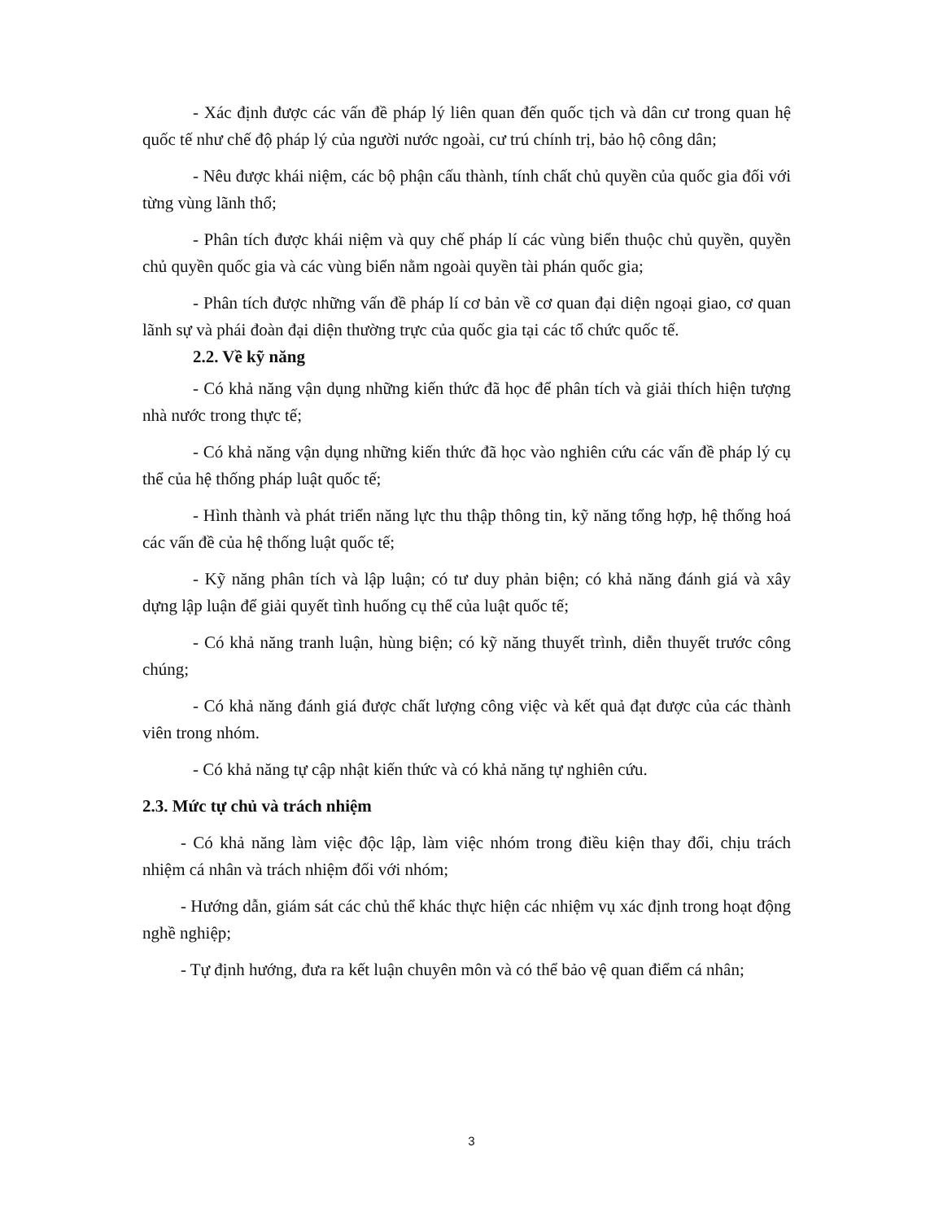- Xác định được các vấn đề pháp lý liên quan đến quốc tịch và dân cư trong quan hệ quốc tế như chế độ pháp lý của người nước ngoài, cư trú chính trị, bảo hộ công dân;
- Nêu được khái niệm, các bộ phận cấu thành, tính chất chủ quyền của quốc gia đối với từng vùng lãnh thổ;
- Phân tích được khái niệm và quy chế pháp lí các vùng biển thuộc chủ quyền, quyền chủ quyền quốc gia và các vùng biển nằm ngoài quyền tài phán quốc gia;
- Phân tích được những vấn đề pháp lí cơ bản về cơ quan đại diện ngoại giao, cơ quan lãnh sự và phái đoàn đại diện thường trực của quốc gia tại các tổ chức quốc tế.
2.2. Về kỹ năng
- Có khả năng vận dụng những kiến thức đã học để phân tích và giải thích hiện tượng nhà nước trong thực tế;
- Có khả năng vận dụng những kiến thức đã học vào nghiên cứu các vấn đề pháp lý cụ thể của hệ thống pháp luật quốc tế;
- Hình thành và phát triển năng lực thu thập thông tin, kỹ năng tổng hợp, hệ thống hoá các vấn đề của hệ thống luật quốc tế;
- Kỹ năng phân tích và lập luận; có tư duy phản biện; có khả năng đánh giá và xây dựng lập luận để giải quyết tình huống cụ thể của luật quốc tế;
- Có khả năng tranh luận, hùng biện; có kỹ năng thuyết trình, diễn thuyết trước công chúng;
- Có khả năng đánh giá được chất lượng công việc và kết quả đạt được của các thành viên trong nhóm.
- Có khả năng tự cập nhật kiến thức và có khả năng tự nghiên cứu.
2.3. Mức tự chủ và trách nhiệm
- Có khả năng làm việc độc lập, làm việc nhóm trong điều kiện thay đổi, chịu trách nhiệm cá nhân và trách nhiệm đối với nhóm;
- Hướng dẫn, giám sát các chủ thể khác thực hiện các nhiệm vụ xác định trong hoạt động nghề nghiệp;
- Tự định hướng, đưa ra kết luận chuyên môn và có thể bảo vệ quan điểm cá nhân;
3